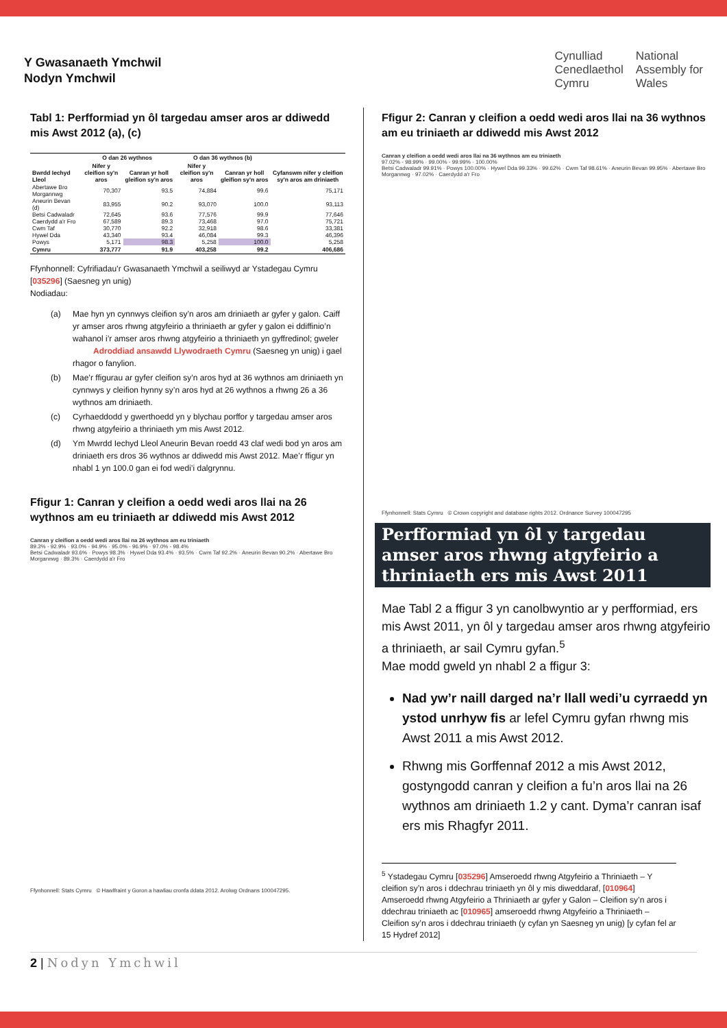Y Gwasanaeth Ymchwil
Nodyn Ymchwil
Cynulliad
Cenedlaethol
Cymru
National
Assembly for
Wales
Tabl 1: Perfformiad yn ôl targedau amser aros ar ddiwedd mis Awst 2012 (a), (c)
| | O dan 26 wythnos | | O dan 36 wythnos (b) | | |
| --- | --- | --- | --- | --- | --- |
| Bwrdd Iechyd Lleol | Nifer y cleifion sy'n aros | Canran yr holl gleifion sy'n aros | Nifer y cleifion sy'n aros | Canran yr holl gleifion sy'n aros | Cyfanswm nifer y cleifion sy'n aros am driniaeth |
| Abertawe Bro Morgannwg | 70,307 | 93.5 | 74,884 | 99.6 | 75,171 |
| Aneurin Bevan (d) | 83,955 | 90.2 | 93,070 | 100.0 | 93,113 |
| Betsi Cadwaladr | 72,645 | 93.6 | 77,576 | 99.9 | 77,646 |
| Caerdydd a'r Fro | 67,589 | 89.3 | 73,468 | 97.0 | 75,721 |
| Cwm Taf | 30,770 | 92.2 | 32,918 | 98.6 | 33,381 |
| Hywel Dda | 43,340 | 93.4 | 46,084 | 99.3 | 46,396 |
| Powys | 5,171 | 98.3 | 5,258 | 100.0 | 5,258 |
| Cymru | 373,777 | 91.9 | 403,258 | 99.2 | 406,686 |
Ffynhonnell: Cyfrifiadau’r Gwasanaeth Ymchwil a seiliwyd ar Ystadegau Cymru [035296] (Saesneg yn unig)
Nodiadau:
(a) Mae hyn yn cynnwys cleifion sy’n aros am driniaeth ar gyfer y galon. Caiff yr amser aros rhwng atgyfeirio a thriniaeth ar gyfer y galon ei ddiffinio’n wahanol i’r amser aros rhwng atgyfeirio a thriniaeth yn gyffredinol; gweler Adroddiad ansawdd Llywodraeth Cymru (Saesneg yn unig) i gael rhagor o fanylion.
(b) Mae’r ffigurau ar gyfer cleifion sy’n aros hyd at 36 wythnos am driniaeth yn cynnwys y cleifion hynny sy’n aros hyd at 26 wythnos a rhwng 26 a 36 wythnos am driniaeth.
(c) Cyrhaeddodd y gwerthoedd yn y blychau porffor y targedau amser aros rhwng atgyfeirio a thriniaeth ym mis Awst 2012.
(d) Ym Mwrdd Iechyd Lleol Aneurin Bevan roedd 43 claf wedi bod yn aros am driniaeth ers dros 36 wythnos ar ddiwedd mis Awst 2012. Mae’r ffigur yn nhabl 1 yn 100.0 gan ei fod wedi’i dalgrynnu.
Ffigur 1: Canran y cleifion a oedd wedi aros llai na 26 wythnos am eu triniaeth ar ddiwedd mis Awst 2012
Canran y cleifion a oedd wedi aros llai na 26 wythnos am eu triniaeth
89.3% - 92.9% · 93.0% - 94.9% · 95.0% - 96.9% · 97.0% - 98.4%
Betsi Cadwaladr 93.6% · Powys 98.3% · Hywel Dda 93.4% · 93.5% · Cwm Taf 92.2% · Aneurin Bevan 90.2% · Abertawe Bro Morgannwg · 89.3% · Caerdydd a'r Fro
Ffynhonnell: Stats Cymru © Hawlfraint y Goron a hawliau cronfa ddata 2012. Arolwg Ordnans 100047295.
Ffigur 2: Canran y cleifion a oedd wedi aros llai na 36 wythnos am eu triniaeth ar ddiwedd mis Awst 2012
Canran y cleifion a oedd wedi aros llai na 36 wythnos am eu triniaeth
97.02% - 98.99% · 99.00% - 99.99% · 100.00%
Betsi Cadwaladr 99.91% · Powys 100.00% · Hywel Dda 99.33% · 99.62% · Cwm Taf 98.61% · Aneurin Bevan 99.95% · Abertawe Bro Morgannwg · 97.02% · Caerdydd a'r Fro
Ffynhonnell: Stats Cymru © Crown copyright and database rights 2012. Ordnance Survey 100047295
Perfformiad yn ôl y targedau amser aros rhwng atgyfeirio a thriniaeth ers mis Awst 2011
Mae Tabl 2 a ffigur 3 yn canolbwyntio ar y perfformiad, ers mis Awst 2011, yn ôl y targedau amser aros rhwng atgyfeirio a thriniaeth, ar sail Cymru gyfan.<sup>5</sup>
Mae modd gweld yn nhabl 2 a ffigur 3:
Nad yw’r naill darged na’r llall wedi’u cyrraedd yn ystod unrhyw fis ar lefel Cymru gyfan rhwng mis Awst 2011 a mis Awst 2012.
Rhwng mis Gorffennaf 2012 a mis Awst 2012, gostyngodd canran y cleifion a fu’n aros llai na 26 wythnos am driniaeth 1.2 y cant. Dyma’r canran isaf ers mis Rhagfyr 2011.
<sup>5</sup> Ystadegau Cymru [035296] Amseroedd rhwng Atgyfeirio a Thriniaeth – Y cleifion sy’n aros i ddechrau triniaeth yn ôl y mis diweddaraf, [010964] Amseroedd rhwng Atgyfeirio a Thriniaeth ar gyfer y Galon – Cleifion sy’n aros i ddechrau triniaeth ac [010965] amseroedd rhwng Atgyfeirio a Thriniaeth – Cleifion sy’n aros i ddechrau triniaeth (y cyfan yn Saesneg yn unig) [y cyfan fel ar 15 Hydref 2012]
2 | Nodyn Ymchwil